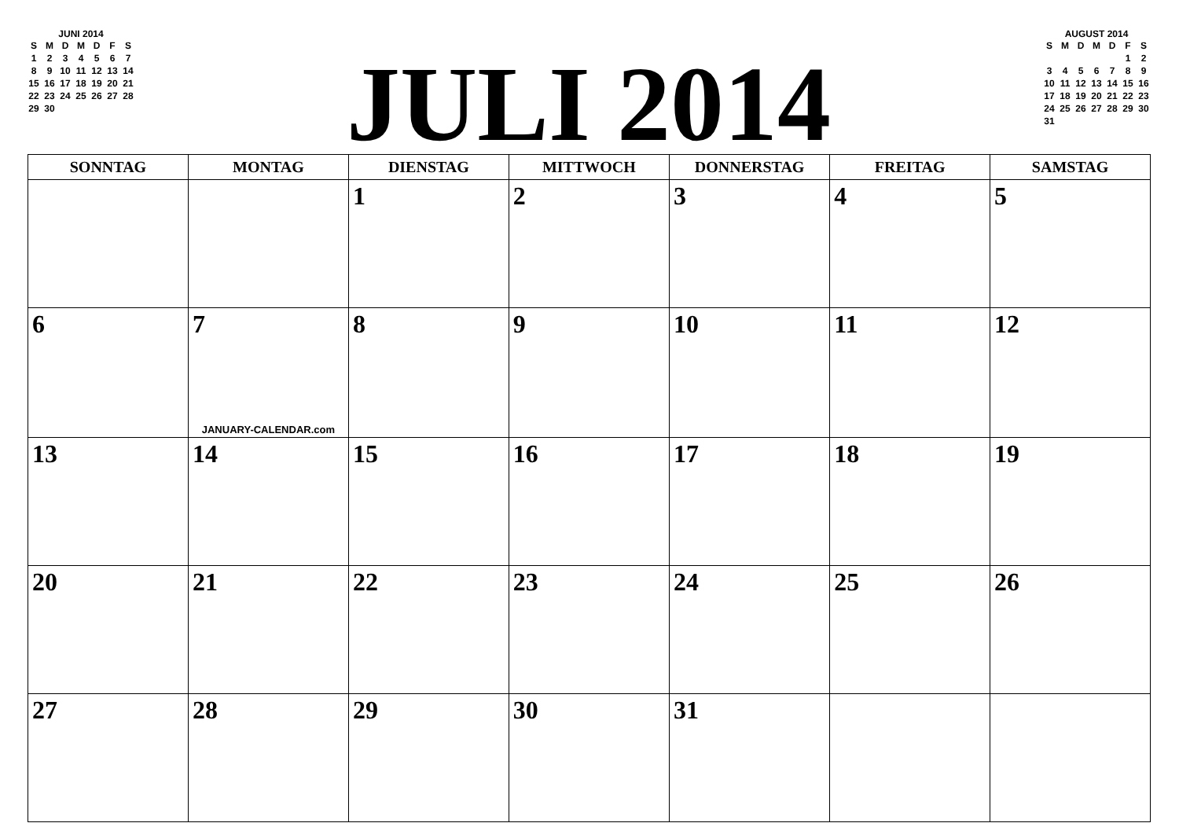JUNI 2014
| S | M | D | M | D | F | S |
| 1 | 2 | 3 | 4 | 5 | 6 | 7 |
| 8 | 9 | 10 | 11 | 12 | 13 | 14 |
| 15 | 16 | 17 | 18 | 19 | 20 | 21 |
| 22 | 23 | 24 | 25 | 26 | 27 | 28 |
| 29 | 30 | | | | | |
JULI 2014
AUGUST 2014
| S | M | D | M | D | F | S |
| | | | | | 1 | 2 |
| 3 | 4 | 5 | 6 | 7 | 8 | 9 |
| 10 | 11 | 12 | 13 | 14 | 15 | 16 |
| 17 | 18 | 19 | 20 | 21 | 22 | 23 |
| 24 | 25 | 26 | 27 | 28 | 29 | 30 |
| 31 | | | | | | |
| SONNTAG | MONTAG | DIENSTAG | MITTWOCH | DONNERSTAG | FREITAG | SAMSTAG |
| --- | --- | --- | --- | --- | --- | --- |
| | | 1 | 2 | 3 | 4 | 5 |
| 6 | 7 JANUARY-CALENDAR.com | 8 | 9 | 10 | 11 | 12 |
| 13 | 14 | 15 | 16 | 17 | 18 | 19 |
| 20 | 21 | 22 | 23 | 24 | 25 | 26 |
| 27 | 28 | 29 | 30 | 31 | | |